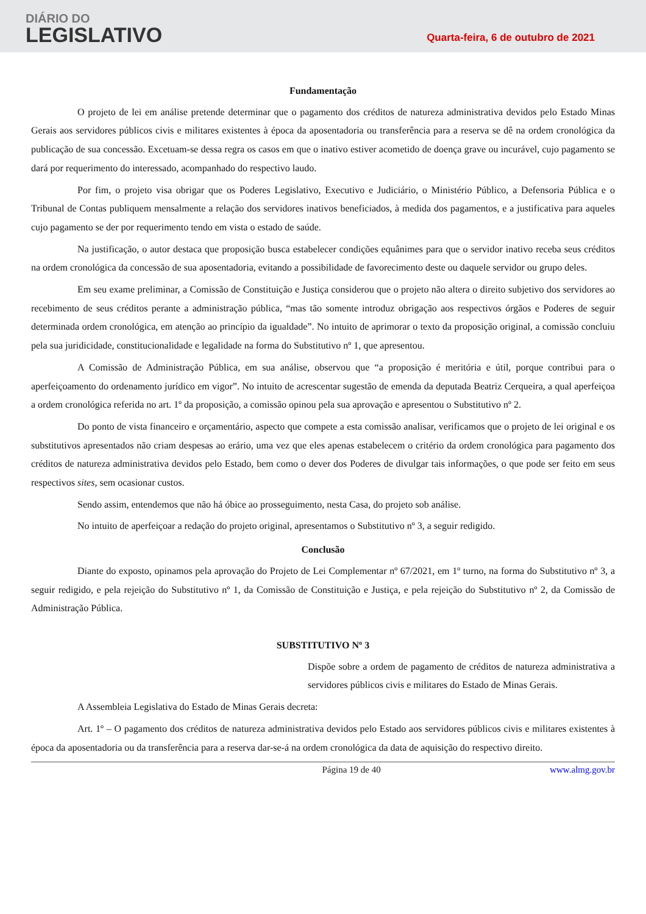DIÁRIO DO
LEGISLATIVO
Quarta-feira, 6 de outubro de 2021
Fundamentação
O projeto de lei em análise pretende determinar que o pagamento dos créditos de natureza administrativa devidos pelo Estado Minas Gerais aos servidores públicos civis e militares existentes à época da aposentadoria ou transferência para a reserva se dê na ordem cronológica da publicação de sua concessão. Excetuam-se dessa regra os casos em que o inativo estiver acometido de doença grave ou incurável, cujo pagamento se dará por requerimento do interessado, acompanhado do respectivo laudo.
Por fim, o projeto visa obrigar que os Poderes Legislativo, Executivo e Judiciário, o Ministério Público, a Defensoria Pública e o Tribunal de Contas publiquem mensalmente a relação dos servidores inativos beneficiados, à medida dos pagamentos, e a justificativa para aqueles cujo pagamento se der por requerimento tendo em vista o estado de saúde.
Na justificação, o autor destaca que proposição busca estabelecer condições equânimes para que o servidor inativo receba seus créditos na ordem cronológica da concessão de sua aposentadoria, evitando a possibilidade de favorecimento deste ou daquele servidor ou grupo deles.
Em seu exame preliminar, a Comissão de Constituição e Justiça considerou que o projeto não altera o direito subjetivo dos servidores ao recebimento de seus créditos perante a administração pública, “mas tão somente introduz obrigação aos respectivos órgãos e Poderes de seguir determinada ordem cronológica, em atenção ao princípio da igualdade”. No intuito de aprimorar o texto da proposição original, a comissão concluiu pela sua juridicidade, constitucionalidade e legalidade na forma do Substitutivo nº 1, que apresentou.
A Comissão de Administração Pública, em sua análise, observou que “a proposição é meritória e útil, porque contribui para o aperfeiçoamento do ordenamento jurídico em vigor”. No intuito de acrescentar sugestão de emenda da deputada Beatriz Cerqueira, a qual aperfeiçoa a ordem cronológica referida no art. 1º da proposição, a comissão opinou pela sua aprovação e apresentou o Substitutivo nº 2.
Do ponto de vista financeiro e orçamentário, aspecto que compete a esta comissão analisar, verificamos que o projeto de lei original e os substitutivos apresentados não criam despesas ao erário, uma vez que eles apenas estabelecem o critério da ordem cronológica para pagamento dos créditos de natureza administrativa devidos pelo Estado, bem como o dever dos Poderes de divulgar tais informações, o que pode ser feito em seus respectivos sites, sem ocasionar custos.
Sendo assim, entendemos que não há óbice ao prosseguimento, nesta Casa, do projeto sob análise.
No intuito de aperfeiçoar a redação do projeto original, apresentamos o Substitutivo nº 3, a seguir redigido.
Conclusão
Diante do exposto, opinamos pela aprovação do Projeto de Lei Complementar nº 67/2021, em 1º turno, na forma do Substitutivo nº 3, a seguir redigido, e pela rejeição do Substitutivo nº 1, da Comissão de Constituição e Justiça, e pela rejeição do Substitutivo nº 2, da Comissão de Administração Pública.
SUBSTITUTIVO Nº 3
Dispõe sobre a ordem de pagamento de créditos de natureza administrativa a servidores públicos civis e militares do Estado de Minas Gerais.
A Assembleia Legislativa do Estado de Minas Gerais decreta:
Art. 1º – O pagamento dos créditos de natureza administrativa devidos pelo Estado aos servidores públicos civis e militares existentes à época da aposentadoria ou da transferência para a reserva dar-se-á na ordem cronológica da data de aquisição do respectivo direito.
Página 19 de 40 www.almg.gov.br